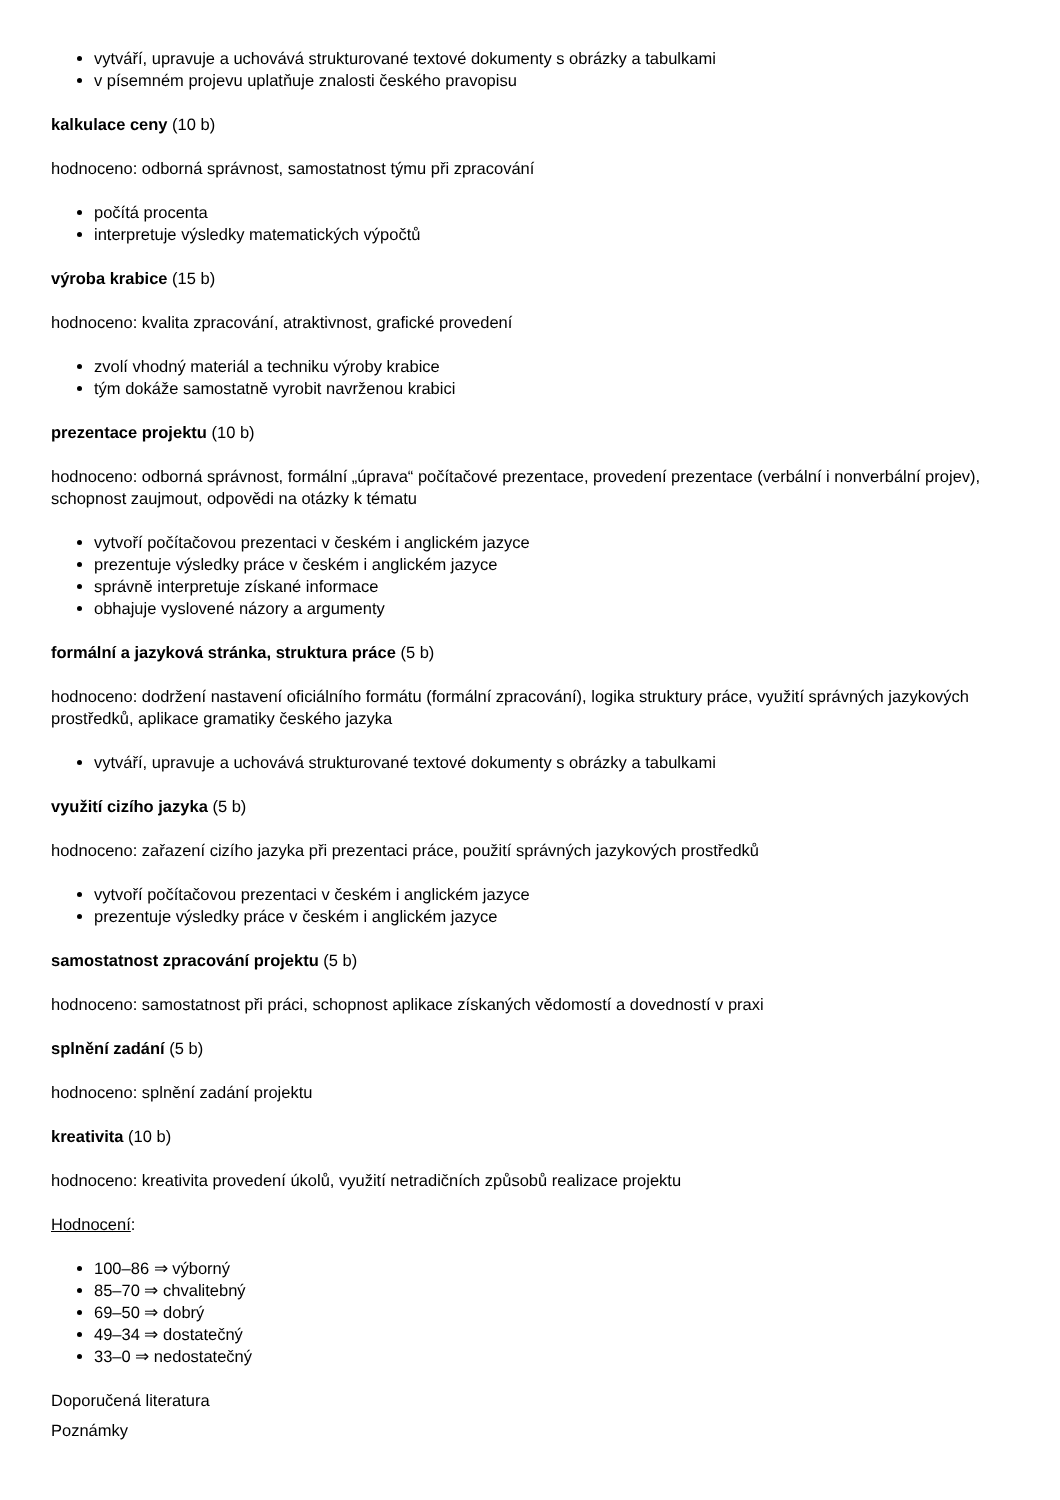vytváří, upravuje a uchovává strukturované textové dokumenty s obrázky a tabulkami
v písemném projevu uplatňuje znalosti českého pravopisu
kalkulace ceny (10 b)
hodnoceno: odborná správnost, samostatnost týmu při zpracování
počítá procenta
interpretuje výsledky matematických výpočtů
výroba krabice (15 b)
hodnoceno: kvalita zpracování, atraktivnost, grafické provedení
zvolí vhodný materiál a techniku výroby krabice
tým dokáže samostatně vyrobit navrženou krabici
prezentace projektu (10 b)
hodnoceno: odborná správnost, formální „úprava“ počítačové prezentace, provedení prezentace (verbální i nonverbální projev), schopnost zaujmout, odpovědi na otázky k tématu
vytvoří počítačovou prezentaci v českém i anglickém jazyce
prezentuje výsledky práce v českém i anglickém jazyce
správně interpretuje získané informace
obhajuje vyslovené názory a argumenty
formální a jazyková stránka, struktura práce (5 b)
hodnoceno: dodržení nastavení oficiálního formátu (formální zpracování), logika struktury práce, využití správných jazykových prostředků, aplikace gramatiky českého jazyka
vytváří, upravuje a uchovává strukturované textové dokumenty s obrázky a tabulkami
využití cizího jazyka (5 b)
hodnoceno: zařazení cizího jazyka při prezentaci práce, použití správných jazykových prostředků
vytvoří počítačovou prezentaci v českém i anglickém jazyce
prezentuje výsledky práce v českém i anglickém jazyce
samostatnost zpracování projektu (5 b)
hodnoceno: samostatnost při práci, schopnost aplikace získaných vědomostí a dovedností v praxi
splnění zadání (5 b)
hodnoceno: splnění zadání projektu
kreativita (10 b)
hodnoceno: kreativita provedení úkolů, využití netradičních způsobů realizace projektu
Hodnocení:
100–86 ⇒ výborný
85–70 ⇒ chvalitebný
69–50 ⇒ dobrý
49–34 ⇒ dostatečný
33–0 ⇒ nedostatečný
Doporučená literatura
Poznámky